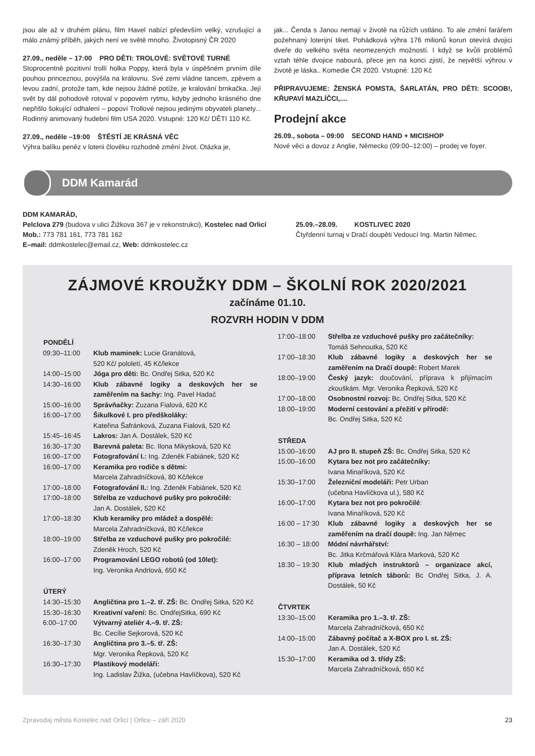jsou ale až v druhém plánu, film Havel nabízí především velký, vzrušující a málo známý příběh, jakých není ve světě mnoho. Životopisný ČR 2020
27.09., neděle – 17:00 PRO DĚTI: TROLOVÉ: SVĚTOVÉ TURNÉ
Stoprocentně pozitivní trollí holka Poppy, která byla v úspěšném prvním díle pouhou princeznou, povýšila na královnu. Své zemi vládne tancem, zpěvem a levou zadní, protože tam, kde nejsou žádné potíže, je kralování brnkačka. Její svět by dál pohodově rotoval v popovém rytmu, kdyby jednoho krásného dne nepřišlo šokující odhalení – popoví Trollové nejsou jedinými obyvateli planety... Rodinný animovaný hudební film USA 2020. Vstupné: 120 Kč/ DĚTI 110 Kč.
27.09., neděle –19:00 ŠTĚSTÍ JE KRÁSNÁ VĚC
Výhra balíku peněz v loterii člověku rozhodně změní život. Otázka je,
jak... Čenda s Janou nemají v životě na růžích ustláno. To ale změní farářem požehnaný loterijní tiket. Pohádková výhra 176 milionů korun otevírá dvojici dveře do velkého světa neomezených možností. I když se kvůli problémů vztah téhle dvojice nabourá, přece jen na konci zjistí, že největší výhrou v životě je láska.. Komedie ČR 2020. Vstupné: 120 Kč
PŘIPRAVUJEME: ŽENSKÁ POMSTA, ŠARLATÁN, PRO DĚTI: SCOOB!, KŘUPAVÍ MAZLÍČCI,....
Prodejní akce
26.09., sobota – 09:00 SECOND HAND + MICISHOP
Nové věci a dovoz z Anglie, Německo (09:00–12:00) – prodej ve foyer.
DDM Kamarád
DDM KAMARÁD,
Pelclova 279 (budova v ulici Žižkova 367 je v rekonstrukci), Kostelec nad Orlicí
Mob.: 773 781 161, 773 781 162
E–mail: ddmkostelec@email.cz, Web: ddmkostelec.cz
25.09.–28.09. KOSTLIVEC 2020
Čtyřdenní turnaj v Dračí doupěti Vedoucí Ing. Martin Němec.
ZÁJMOVÉ KROUŽKY DDM – ŠKOLNÍ ROK 2020/2021
začínáme 01.10.
ROZVRH HODIN V DDM
| PONDĚLÍ | |
| --- | --- |
| 09:30–11:00 | Klub maminek: Lucie Granátová, 520 Kč/ pololetí, 45 Kč/lekce |
| 14:00–15:00 | Jóga pro děti: Bc. Ondřej Sitka, 520 Kč |
| 14:30–16:00 | Klub zábavné logiky a deskových her se zaměřením na šachy: Ing. Pavel Hadač |
| 15:00–16:00 | Správňačky: Zuzana Fialová, 620 Kč |
| 16:00–17:00 | Šikulkové I. pro předškoláky: Kateřina Šafránková, Zuzana Fialová, 520 Kč |
| 15:45–16:45 | Lakros: Jan A. Dostálek, 520 Kč |
| 16:30–17:30 | Barevná paleta: Bc. Ilona Mikysková, 520 Kč |
| 16:00–17:00 | Fotografování I.: Ing. Zdeněk Fabiánek, 520 Kč |
| 16:00–17:00 | Keramika pro rodiče s dětmi: Marcela Zahradníčková, 80 Kč/lekce |
| 17:00–18:00 | Fotografování II.: Ing. Zdeněk Fabiánek, 520 Kč |
| 17:00–18:00 | Střelba ze vzduchové pušky pro pokročilé: Jan A. Dostálek, 520 Kč |
| 17:00–18:30 | Klub keramiky pro mládež a dospělé: Marcela Zahradníčková, 80 Kč/lekce |
| 18:00–19:00 | Střelba ze vzduchové pušky pro pokročilé: Zdeněk Hroch, 520 Kč |
| 16:00–17:00 | Programování LEGO robotů (od 10let): Ing. Veronika Andrlová, 650 Kč |
| ÚTERÝ | |
| 14:30–15:30 | Angličtina pro 1.–2. tř. ZŠ: Bc. Ondřej Sitka, 520 Kč |
| 15:30–16:30 | Kreativní vaření: Bc. OndřejSitka, 690 Kč |
| 6:00–17:00 | Výtvarný ateliér 4.–9. tř. ZŠ: Bc. Cecílie Sejkorová, 520 Kč |
| 16:30–17:30 | Angličtina pro 3.–5. tř. ZŠ: Mgr. Veronika Řepková, 520 Kč |
| 16:30–17:30 | Plastikový modeláři: Ing. Ladislav Žižka, (učebna Havlíčkova), 520 Kč |
| 17:00–18:00 | Střelba ze vzduchové pušky pro začátečníky: Tomáš Sehnoutka, 520 Kč |
| 17:00–18:30 | Klub zábavné logiky a deskových her se zaměřením na Dračí doupě: Robert Marek |
| 18:00–19:00 | Český jazyk: doučování, příprava k přijímacím zkouškám. Mgr. Veronika Řepková, 520 Kč |
| 17:00–18:00 | Osobnostní rozvoj: Bc. Ondřej Sitka, 520 Kč |
| 18:00–19:00 | Moderní cestování a přežití v přírodě: Bc. Ondřej Sitka, 520 Kč |
| STŘEDA | |
| 15:00–16:00 | AJ pro II. stupeň ZŠ: Bc. Ondřej Sitka, 520 Kč |
| 15:00–16:00 | Kytara bez not pro začátečníky: Ivana Minaříková, 520 Kč |
| 15:30–17:00 | Železniční modeláři: Petr Urban (učebna Havlíčkova ul.), 580 Kč |
| 16:00–17:00 | Kytara bez not pro pokročilé : Ivana Minaříková, 520 Kč |
| 16:00 – 17:30 | Klub zábavné logiky a deskových her se zaměřením na dračí doupě: Ing. Jan Němec |
| 16:30 – 18:00 | Módní návrhářství: Bc. Jitka Krčmářová Klára Marková, 520 Kč |
| 18:30 – 19:30 | Klub mladých instruktorů – organizace akcí, příprava letních táborů: Bc Ondřej Sitka, J. A. Dostálek, 50 Kč |
| ČTVRTEK | |
| 13:30–15:00 | Keramika pro 1.–3. tř. ZŠ: Marcela Zahradníčková, 650 Kč |
| 14:00–15:00 | Zábavný počítač a X-BOX pro I. st. ZŠ: Jan A. Dostálek, 520 Kč |
| 15:30–17:00 | Keramika od 3. třídy ZŠ: Marcela Zahradníčková, 650 Kč |
Zpravodaj města Kostelec nad Orlicí | Orlice – září 2020 23